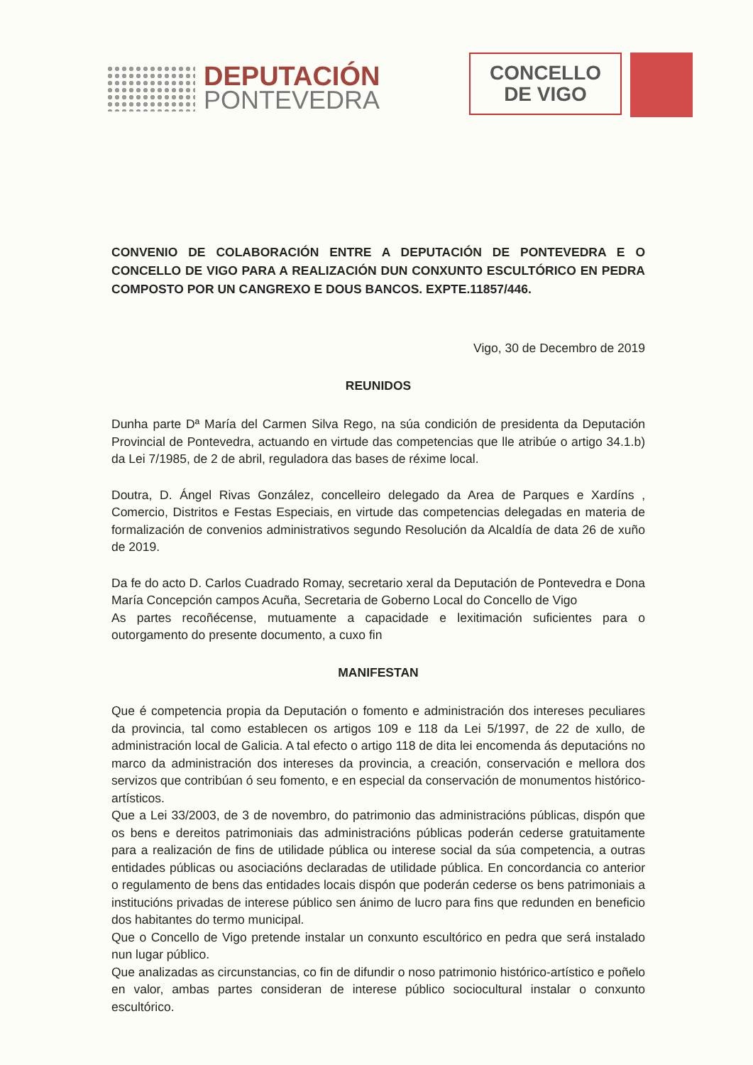DEPUTACIÓN
PONTEVEDRA
CONCELLO
DE VIGO
CONVENIO DE COLABORACIÓN ENTRE A DEPUTACIÓN DE PONTEVEDRA E O CONCELLO DE VIGO PARA A REALIZACIÓN DUN CONXUNTO ESCULTÓRICO EN PEDRA COMPOSTO POR UN CANGREXO E DOUS BANCOS. EXPTE.11857/446.
Vigo, 30 de Decembro de 2019
REUNIDOS
Dunha parte Dª María del Carmen Silva Rego, na súa condición de presidenta da Deputación Provincial de Pontevedra, actuando en virtude das competencias que lle atribúe o artigo 34.1.b) da Lei 7/1985, de 2 de abril, reguladora das bases de réxime local.
Doutra, D. Ángel Rivas González, concelleiro delegado da Area de Parques e Xardíns , Comercio, Distritos e Festas Especiais, en virtude das competencias delegadas en materia de formalización de convenios administrativos segundo Resolución da Alcaldía de data 26 de xuño de 2019.
Da fe do acto D. Carlos Cuadrado Romay, secretario xeral da Deputación de Pontevedra e Dona María Concepción campos Acuña, Secretaria de Goberno Local do Concello de Vigo
As partes recoñécense, mutuamente a capacidade e lexitimación suficientes para o outorgamento do presente documento, a cuxo fin
MANIFESTAN
Que é competencia propia da Deputación o fomento e administración dos intereses peculiares da provincia, tal como establecen os artigos 109 e 118 da Lei 5/1997, de 22 de xullo, de administración local de Galicia. A tal efecto o artigo 118 de dita lei encomenda ás deputacións no marco da administración dos intereses da provincia, a creación, conservación e mellora dos servizos que contribúan ó seu fomento, e en especial da conservación de monumentos histórico-artísticos.
Que a Lei 33/2003, de 3 de novembro, do patrimonio das administracións públicas, dispón que os bens e dereitos patrimoniais das administracións públicas poderán cederse gratuitamente para a realización de fins de utilidade pública ou interese social da súa competencia, a outras entidades públicas ou asociacións declaradas de utilidade pública. En concordancia co anterior o regulamento de bens das entidades locais dispón que poderán cederse os bens patrimoniais a institucións privadas de interese público sen ánimo de lucro para fins que redunden en beneficio dos habitantes do termo municipal.
Que o Concello de Vigo pretende instalar un conxunto escultórico en pedra que será instalado nun lugar público.
Que analizadas as circunstancias, co fin de difundir o noso patrimonio histórico-artístico e poñelo en valor, ambas partes consideran de interese público sociocultural instalar o conxunto escultórico.